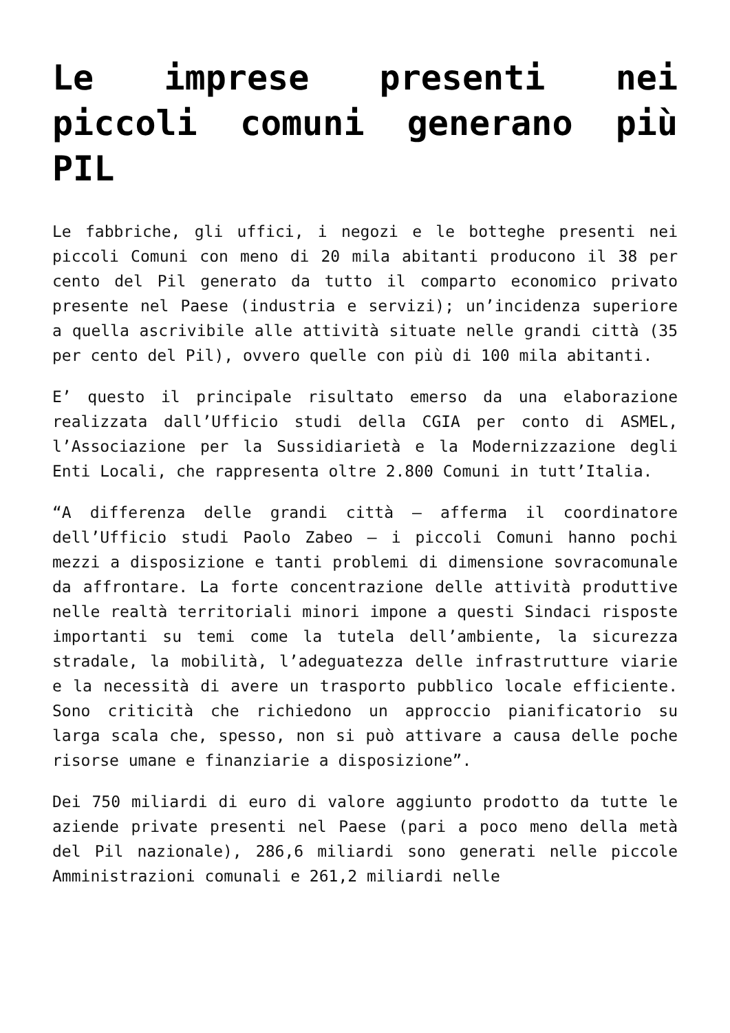Le imprese presenti nei piccoli comuni generano più PIL
Le fabbriche, gli uffici, i negozi e le botteghe presenti nei piccoli Comuni con meno di 20 mila abitanti producono il 38 per cento del Pil generato da tutto il comparto economico privato presente nel Paese (industria e servizi); un’incidenza superiore a quella ascrivibile alle attività situate nelle grandi città (35 per cento del Pil), ovvero quelle con più di 100 mila abitanti.
E’ questo il principale risultato emerso da una elaborazione realizzata dall’Ufficio studi della CGIA per conto di ASMEL, l’Associazione per la Sussidiarietà e la Modernizzazione degli Enti Locali, che rappresenta oltre 2.800 Comuni in tutt’Italia.
“A differenza delle grandi città – afferma il coordinatore dell’Ufficio studi Paolo Zabeo – i piccoli Comuni hanno pochi mezzi a disposizione e tanti problemi di dimensione sovracomunale da affrontare. La forte concentrazione delle attività produttive nelle realtà territoriali minori impone a questi Sindaci risposte importanti su temi come la tutela dell’ambiente, la sicurezza stradale, la mobilità, l’adeguatezza delle infrastrutture viarie e la necessità di avere un trasporto pubblico locale efficiente. Sono criticità che richiedono un approccio pianificatorio su larga scala che, spesso, non si può attivare a causa delle poche risorse umane e finanziarie a disposizione”.
Dei 750 miliardi di euro di valore aggiunto prodotto da tutte le aziende private presenti nel Paese (pari a poco meno della metà del Pil nazionale), 286,6 miliardi sono generati nelle piccole Amministrazioni comunali e 261,2 miliardi nelle